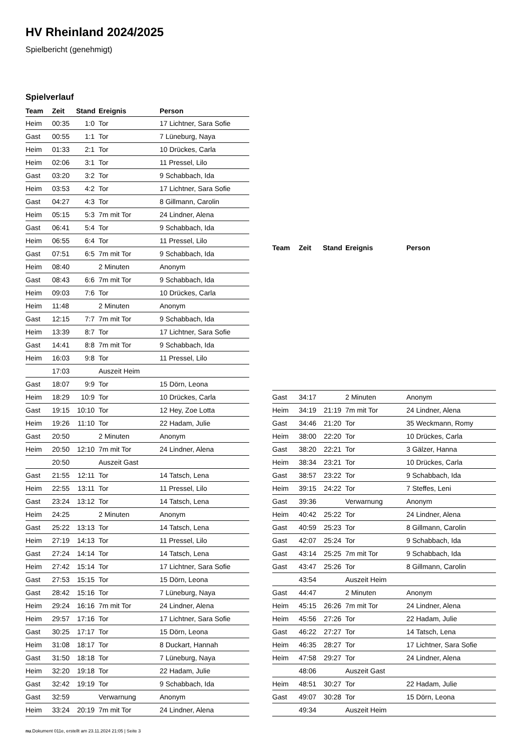HV Rheinland 2024/2025
Spielbericht (genehmigt)
Spielverlauf
| Team | Zeit | Stand | Ereignis | Person |
| --- | --- | --- | --- | --- |
| Heim | 00:35 | 1:0 | Tor | 17 Lichtner, Sara Sofie |
| Gast | 00:55 | 1:1 | Tor | 7 Lüneburg, Naya |
| Heim | 01:33 | 2:1 | Tor | 10 Drückes, Carla |
| Heim | 02:06 | 3:1 | Tor | 11 Pressel, Lilo |
| Gast | 03:20 | 3:2 | Tor | 9 Schabbach, Ida |
| Heim | 03:53 | 4:2 | Tor | 17 Lichtner, Sara Sofie |
| Gast | 04:27 | 4:3 | Tor | 8 Gillmann, Carolin |
| Heim | 05:15 | 5:3 | 7m mit Tor | 24 Lindner, Alena |
| Gast | 06:41 | 5:4 | Tor | 9 Schabbach, Ida |
| Heim | 06:55 | 6:4 | Tor | 11 Pressel, Lilo |
| Gast | 07:51 | 6:5 | 7m mit Tor | 9 Schabbach, Ida |
| Heim | 08:40 | | 2 Minuten | Anonym |
| Gast | 08:43 | 6:6 | 7m mit Tor | 9 Schabbach, Ida |
| Heim | 09:03 | 7:6 | Tor | 10 Drückes, Carla |
| Heim | 11:48 | | 2 Minuten | Anonym |
| Gast | 12:15 | 7:7 | 7m mit Tor | 9 Schabbach, Ida |
| Heim | 13:39 | 8:7 | Tor | 17 Lichtner, Sara Sofie |
| Gast | 14:41 | 8:8 | 7m mit Tor | 9 Schabbach, Ida |
| Heim | 16:03 | 9:8 | Tor | 11 Pressel, Lilo |
| | 17:03 | | Auszeit Heim | |
| Gast | 18:07 | 9:9 | Tor | 15 Dörn, Leona |
| Heim | 18:29 | 10:9 | Tor | 10 Drückes, Carla |
| Gast | 19:15 | 10:10 | Tor | 12 Hey, Zoe Lotta |
| Heim | 19:26 | 11:10 | Tor | 22 Hadam, Julie |
| Gast | 20:50 | | 2 Minuten | Anonym |
| Heim | 20:50 | 12:10 | 7m mit Tor | 24 Lindner, Alena |
| | 20:50 | | Auszeit Gast | |
| Gast | 21:55 | 12:11 | Tor | 14 Tatsch, Lena |
| Heim | 22:55 | 13:11 | Tor | 11 Pressel, Lilo |
| Gast | 23:24 | 13:12 | Tor | 14 Tatsch, Lena |
| Heim | 24:25 | | 2 Minuten | Anonym |
| Gast | 25:22 | 13:13 | Tor | 14 Tatsch, Lena |
| Heim | 27:19 | 14:13 | Tor | 11 Pressel, Lilo |
| Gast | 27:24 | 14:14 | Tor | 14 Tatsch, Lena |
| Heim | 27:42 | 15:14 | Tor | 17 Lichtner, Sara Sofie |
| Gast | 27:53 | 15:15 | Tor | 15 Dörn, Leona |
| Gast | 28:42 | 15:16 | Tor | 7 Lüneburg, Naya |
| Heim | 29:24 | 16:16 | 7m mit Tor | 24 Lindner, Alena |
| Heim | 29:57 | 17:16 | Tor | 17 Lichtner, Sara Sofie |
| Gast | 30:25 | 17:17 | Tor | 15 Dörn, Leona |
| Heim | 31:08 | 18:17 | Tor | 8 Duckart, Hannah |
| Gast | 31:50 | 18:18 | Tor | 7 Lüneburg, Naya |
| Heim | 32:20 | 19:18 | Tor | 22 Hadam, Julie |
| Gast | 32:42 | 19:19 | Tor | 9 Schabbach, Ida |
| Gast | 32:59 | | Verwarnung | Anonym |
| Heim | 33:24 | 20:19 | 7m mit Tor | 24 Lindner, Alena |
| Team | Zeit | Stand | Ereignis | Person |
| --- | --- | --- | --- | --- |
| Gast | 34:17 | | 2 Minuten | Anonym |
| Heim | 34:19 | 21:19 | 7m mit Tor | 24 Lindner, Alena |
| Gast | 34:46 | 21:20 | Tor | 35 Weckmann, Romy |
| Heim | 38:00 | 22:20 | Tor | 10 Drückes, Carla |
| Gast | 38:20 | 22:21 | Tor | 3 Gälzer, Hanna |
| Heim | 38:34 | 23:21 | Tor | 10 Drückes, Carla |
| Gast | 38:57 | 23:22 | Tor | 9 Schabbach, Ida |
| Heim | 39:15 | 24:22 | Tor | 7 Steffes, Leni |
| Gast | 39:36 | | Verwarnung | Anonym |
| Heim | 40:42 | 25:22 | Tor | 24 Lindner, Alena |
| Gast | 40:59 | 25:23 | Tor | 8 Gillmann, Carolin |
| Gast | 42:07 | 25:24 | Tor | 9 Schabbach, Ida |
| Gast | 43:14 | 25:25 | 7m mit Tor | 9 Schabbach, Ida |
| Gast | 43:47 | 25:26 | Tor | 8 Gillmann, Carolin |
| | 43:54 | | Auszeit Heim | |
| Gast | 44:47 | | 2 Minuten | Anonym |
| Heim | 45:15 | 26:26 | 7m mit Tor | 24 Lindner, Alena |
| Heim | 45:56 | 27:26 | Tor | 22 Hadam, Julie |
| Gast | 46:22 | 27:27 | Tor | 14 Tatsch, Lena |
| Heim | 46:35 | 28:27 | Tor | 17 Lichtner, Sara Sofie |
| Heim | 47:58 | 29:27 | Tor | 24 Lindner, Alena |
| | 48:06 | | Auszeit Gast | |
| Heim | 48:51 | 30:27 | Tor | 22 Hadam, Julie |
| Gast | 49:07 | 30:28 | Tor | 15 Dörn, Leona |
| | 49:34 | | Auszeit Heim | |
nu.Dokument 011e, erstellt am 23.11.2024 21:05 | Seite 3